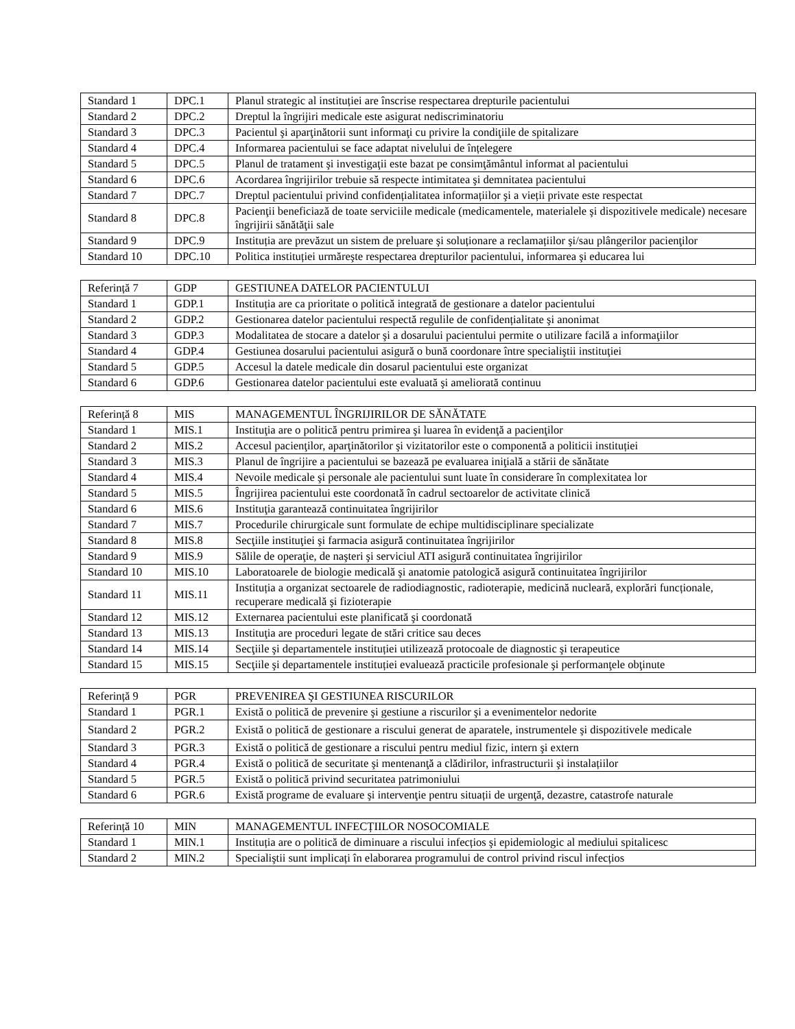| Standard 1 | DPC.1 | Planul strategic al instituției are înscrise respectarea drepturile pacientului |
| Standard 2 | DPC.2 | Dreptul la îngrijiri medicale este asigurat nediscriminatoriu |
| Standard 3 | DPC.3 | Pacientul şi aparţinătorii sunt informaţi cu privire la condiţiile de spitalizare |
| Standard 4 | DPC.4 | Informarea pacientului se face adaptat nivelului de înțelegere |
| Standard 5 | DPC.5 | Planul de tratament şi investigaţii este bazat pe consimţământul informat al pacientului |
| Standard 6 | DPC.6 | Acordarea îngrijirilor trebuie să respecte intimitatea şi demnitatea pacientului |
| Standard 7 | DPC.7 | Dreptul pacientului privind confidențialitatea informațiilor şi a vieții private este respectat |
| Standard 8 | DPC.8 | Pacienţii beneficiază de toate serviciile medicale (medicamentele, materialele şi dispozitivele medicale) necesare îngrijirii sănătăţii sale |
| Standard 9 | DPC.9 | Instituția are prevăzut un sistem de preluare şi soluționare a reclamațiilor şi/sau plângerilor pacienţilor |
| Standard 10 | DPC.10 | Politica instituției urmăreşte respectarea drepturilor pacientului, informarea şi educarea lui |
| Referință 7 | GDP | GESTIUNEA DATELOR PACIENTULUI |
| Standard 1 | GDP.1 | Instituția are ca prioritate o politică integrată de gestionare a datelor pacientului |
| Standard 2 | GDP.2 | Gestionarea datelor pacientului respectă regulile de confidențialitate şi anonimat |
| Standard 3 | GDP.3 | Modalitatea de stocare a datelor şi a dosarului pacientului permite o utilizare facilă a informaţiilor |
| Standard 4 | GDP.4 | Gestiunea dosarului pacientului asigură o bună coordonare între specialiştii instituţiei |
| Standard 5 | GDP.5 | Accesul la datele medicale din dosarul pacientului este organizat |
| Standard 6 | GDP.6 | Gestionarea datelor pacientului este evaluată şi ameliorată continuu |
| Referință 8 | MIS | MANAGEMENTUL ÎNGRIJIRILOR DE SĂNĂTATE |
| Standard 1 | MIS.1 | Instituţia are o politică pentru primirea şi luarea în evidenţă a pacienţilor |
| Standard 2 | MIS.2 | Accesul pacienţilor, aparţinătorilor şi vizitatorilor este o componentă a politicii instituției |
| Standard 3 | MIS.3 | Planul de îngrijire a pacientului se bazează pe evaluarea iniţială a stării de sănătate |
| Standard 4 | MIS.4 | Nevoile medicale şi personale ale pacientului sunt luate în considerare în complexitatea lor |
| Standard 5 | MIS.5 | Îngrijirea pacientului este coordonată în cadrul sectoarelor de activitate clinică |
| Standard 6 | MIS.6 | Instituţia garantează continuitatea îngrijirilor |
| Standard 7 | MIS.7 | Procedurile chirurgicale sunt formulate de echipe multidisciplinare specializate |
| Standard 8 | MIS.8 | Secţiile instituţiei şi farmacia asigură continuitatea îngrijirilor |
| Standard 9 | MIS.9 | Sălile de operaţie, de naşteri şi serviciul ATI asigură continuitatea îngrijirilor |
| Standard 10 | MIS.10 | Laboratoarele de biologie medicală şi anatomie patologică asigură continuitatea îngrijirilor |
| Standard 11 | MIS.11 | Instituția a organizat sectoarele de radiodiagnostic, radioterapie, medicină nucleară, explorări funcționale, recuperare medicală şi fizioterapie |
| Standard 12 | MIS.12 | Externarea pacientului este planificată şi coordonată |
| Standard 13 | MIS.13 | Instituţia are proceduri legate de stări critice sau deces |
| Standard 14 | MIS.14 | Secţiile şi departamentele instituției utilizează protocoale de diagnostic şi terapeutice |
| Standard 15 | MIS.15 | Secţiile şi departamentele instituției evaluează practicile profesionale şi performanţele obţinute |
| Referință 9 | PGR | PREVENIREA ŞI GESTIUNEA RISCURILOR |
| Standard 1 | PGR.1 | Există o politică de prevenire şi gestiune a riscurilor şi a evenimentelor nedorite |
| Standard 2 | PGR.2 | Există o politică de gestionare a riscului generat de aparatele, instrumentele şi dispozitivele medicale |
| Standard 3 | PGR.3 | Există o politică de gestionare a riscului pentru mediul fizic, intern şi extern |
| Standard 4 | PGR.4 | Există o politică de securitate şi mentenanţă a clădirilor, infrastructurii şi instalațiilor |
| Standard 5 | PGR.5 | Există o politică privind securitatea patrimoniului |
| Standard 6 | PGR.6 | Există programe de evaluare şi intervenţie pentru situații de urgenţă, dezastre, catastrofe naturale |
| Referință 10 | MIN | MANAGEMENTUL INFECȚIILOR NOSOCOMIALE |
| Standard 1 | MIN.1 | Instituția are o politică de diminuare a riscului infecțios şi epidemiologic al mediului spitalicesc |
| Standard 2 | MIN.2 | Specialiştii sunt implicați în elaborarea programului de control privind riscul infecțios |